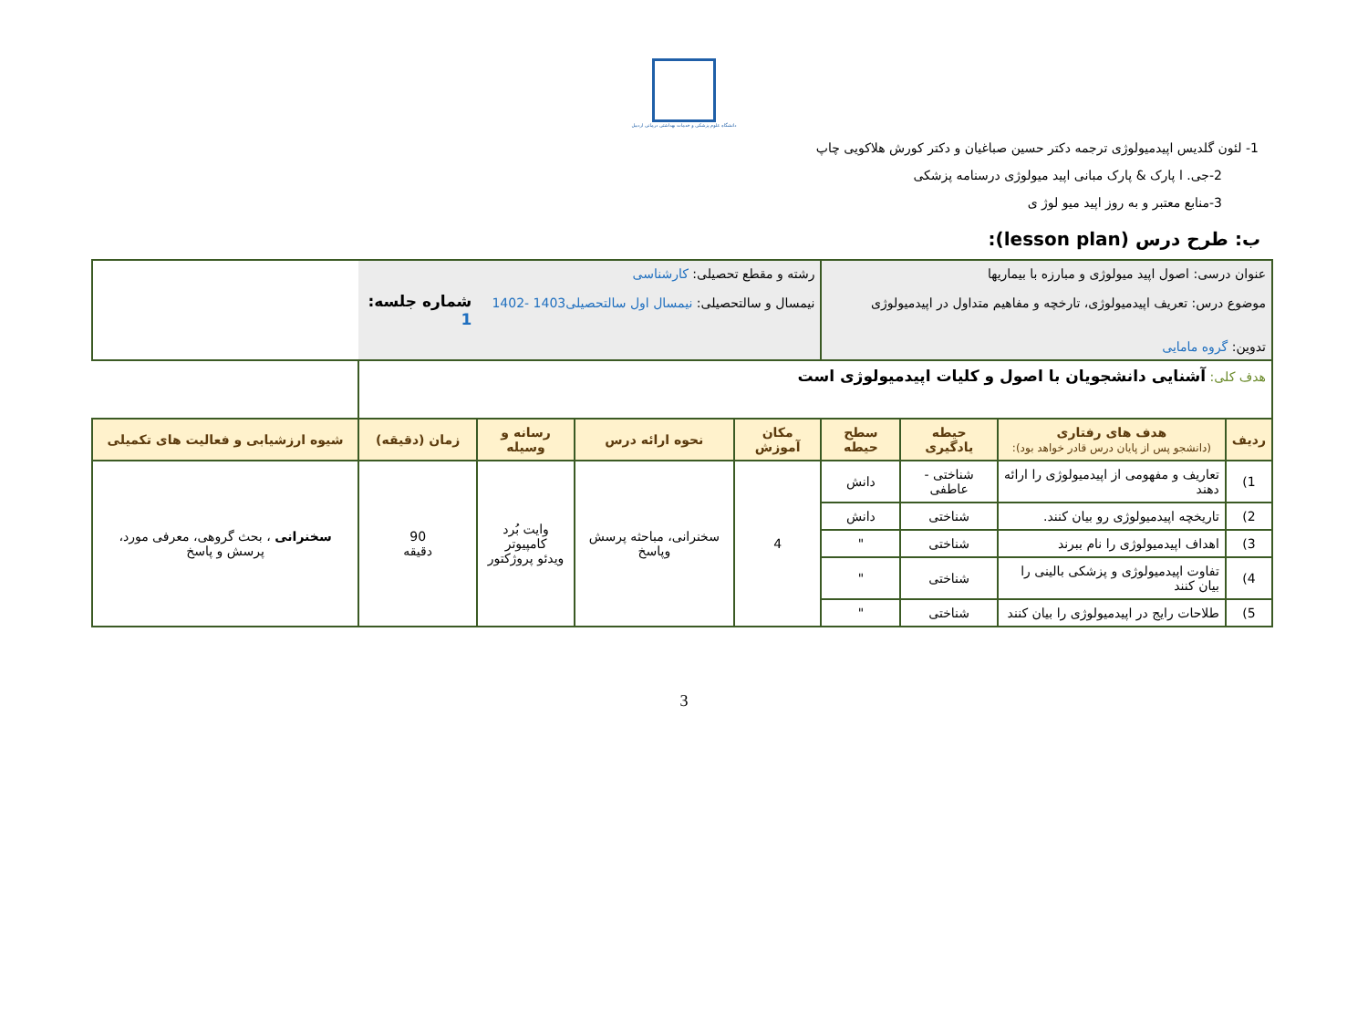دانشگاه علوم پزشکی و خدمات بهداشتی درمانی اردبیل
1- لئون گلدیس اپیدمیولوژی ترجمه دکتر حسین صباغیان و دکتر کورش هلاکویی چاپ
2-جی. ا پارک & پارک مبانی اپید میولوژی درسنامه پزشکی
3-منابع معتبر و به روز اپید میو لوژ ی
ب: طرح درس (lesson plan):
| عنوان درسی: اصول اپید میولوژی و مبارزه با بیماریها موضوع درس: تعریف اپیدمیولوژی، تارخچه و مفاهیم متداول در اپیدمیولوژی تدوین: گروه مامایی | | | | رشته و مقطع تحصیلی: کارشناسی نیمسال و سالتحصیلی: نیمسال اول سالتحصیلی1403 -1402 | | | شماره جلسه: 1 | |
| هدف کلی: آشنایی دانشجویان با اصول و کلیات اپیدمیولوژی است | | | | | | | | |
| ردیف | هدف های رفتاری (دانشجو پس از پایان درس قادر خواهد بود): | حیطه یادگیری | سطح حیطه | مکان آموزش | نحوه ارائه درس | رسانه و وسیله | زمان (دقیقه) | شیوه ارزشیابی و فعالیت های تکمیلی |
| 1) | تعاریف و مفهومی از اپیدمیولوژی را ارائه دهند | شناختی - عاطفی | دانش | 4 | سخنرانی، مباحثه پرسش وپاسخ | وایت بُرد کامپیوتر ویدئو پروژکتور | 90 دقیقه | سخنرانی ، بحث گروهی، معرفی مورد، پرسش و پاسخ |
| 2) | تاریخچه اپیدمیولوژی رو بیان کنند. | شناختی | دانش | | | | | |
| 3) | اهداف اپیدمیولوژی را نام ببرند | شناختی | " | | | | | |
| 4) | تفاوت اپیدمیولوژی و پزشکی بالینی را بیان کنند | شناختی | " | | | | | |
| 5) | طلاحات رایج در اپیدمیولوژی را بیان کنند | شناختی | " | | | | | |
3